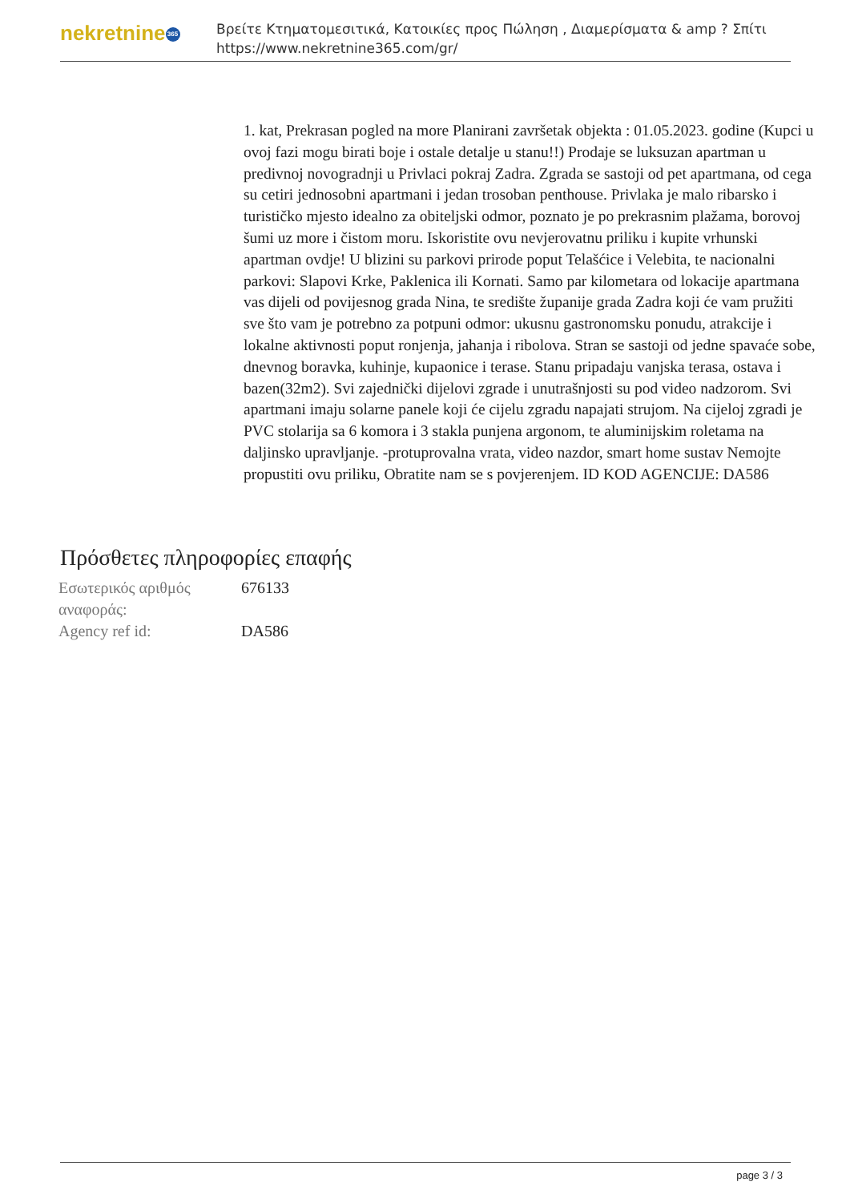nekretnine 365
Βρείτε Κτηματομεσιτικά, Κατοικίες προς Πώληση , Διαμερίσματα & amp ? Σπίτι
https://www.nekretnine365.com/gr/
1. kat, Prekrasan pogled na more Planirani završetak objekta : 01.05.2023. godine (Kupci u ovoj fazi mogu birati boje i ostale detalje u stanu!!) Prodaje se luksuzan apartman u predivnoj novogradnji u Privlaci pokraj Zadra. Zgrada se sastoji od pet apartmana, od cega su cetiri jednosobni apartmani i jedan trosoban penthouse. Privlaka je malo ribarsko i turističko mjesto idealno za obiteljski odmor, poznato je po prekrasnim plažama, borovoj šumi uz more i čistom moru. Iskoristite ovu nevjerovatnu priliku i kupite vrhunski apartman ovdje! U blizini su parkovi prirode poput Telašćice i Velebita, te nacionalni parkovi: Slapovi Krke, Paklenica ili Kornati. Samo par kilometara od lokacije apartmana vas dijeli od povijesnog grada Nina, te središte županije grada Zadra koji će vam pružiti sve što vam je potrebno za potpuni odmor: ukusnu gastronomsku ponudu, atrakcije i lokalne aktivnosti poput ronjenja, jahanja i ribolova. Stran se sastoji od jedne spavaće sobe, dnevnog boravka, kuhinje, kupaonice i terase. Stanu pripadaju vanjska terasa, ostava i bazen(32m2). Svi zajednički dijelovi zgrade i unutrašnjosti su pod video nadzorom. Svi apartmani imaju solarne panele koji će cijelu zgradu napajati strujom. Na cijeloj zgradi je PVC stolarija sa 6 komora i 3 stakla punjena argonom, te aluminijskim roletama na daljinsko upravljanje. -protuprovalna vrata, video nazdor, smart home sustav Nemojte propustiti ovu priliku, Obratite nam se s povjerenjem. ID KOD AGENCIJE: DA586
Πρόσθετες πληροφορίες επαφής
| Εσωτερικός αριθμός αναφοράς: | 676133 |
| Agency ref id: | DA586 |
page 3 / 3